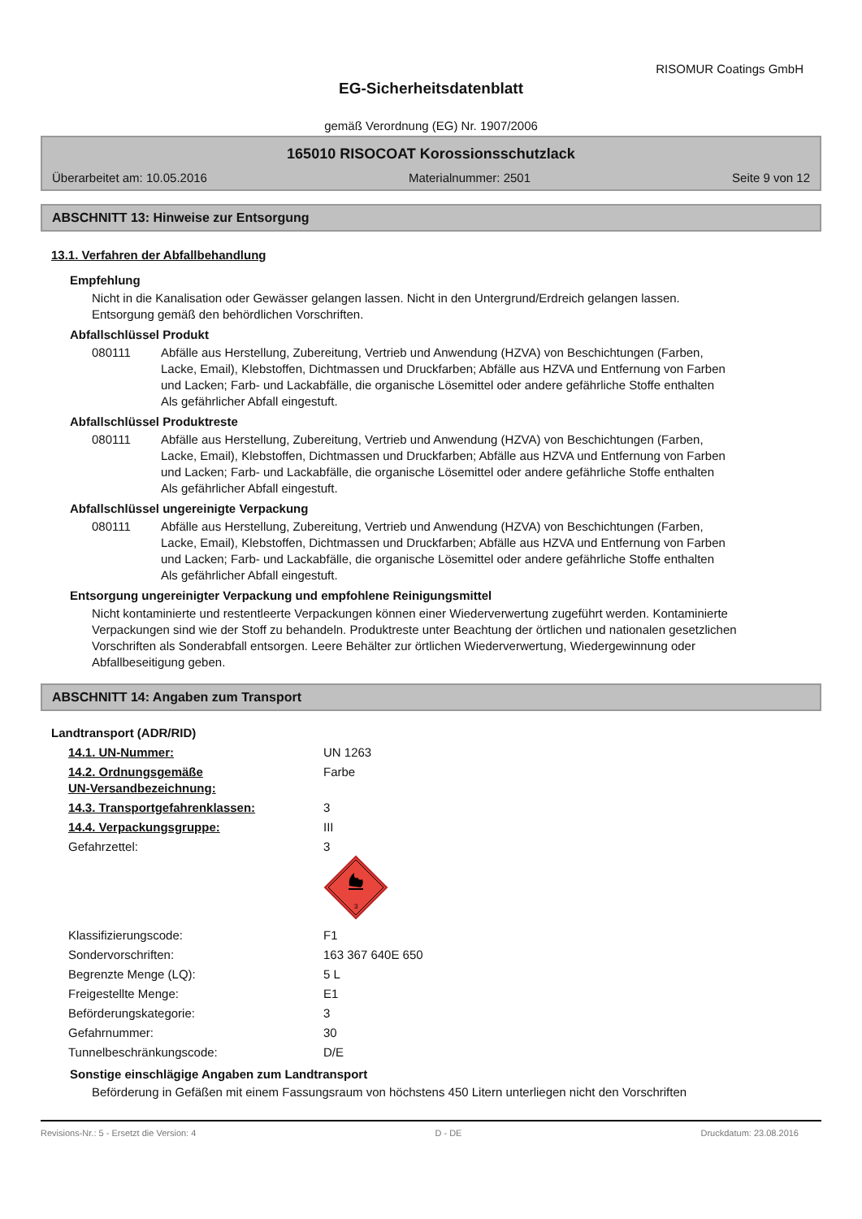RISOMUR Coatings GmbH
EG-Sicherheitsdatenblatt
gemäß Verordnung (EG) Nr. 1907/2006
165010 RISOCOAT Korossionsschutzlack
Überarbeitet am: 10.05.2016 Materialnummer: 2501 Seite 9 von 12
ABSCHNITT 13: Hinweise zur Entsorgung
13.1. Verfahren der Abfallbehandlung
Empfehlung
Nicht in die Kanalisation oder Gewässer gelangen lassen. Nicht in den Untergrund/Erdreich gelangen lassen. Entsorgung gemäß den behördlichen Vorschriften.
Abfallschlüssel Produkt
080111 Abfälle aus Herstellung, Zubereitung, Vertrieb und Anwendung (HZVA) von Beschichtungen (Farben, Lacke, Email), Klebstoffen, Dichtmassen und Druckfarben; Abfälle aus HZVA und Entfernung von Farben und Lacken; Farb- und Lackabfälle, die organische Lösemittel oder andere gefährliche Stoffe enthalten
Als gefährlicher Abfall eingestuft.
Abfallschlüssel Produktreste
080111 Abfälle aus Herstellung, Zubereitung, Vertrieb und Anwendung (HZVA) von Beschichtungen (Farben, Lacke, Email), Klebstoffen, Dichtmassen und Druckfarben; Abfälle aus HZVA und Entfernung von Farben und Lacken; Farb- und Lackabfälle, die organische Lösemittel oder andere gefährliche Stoffe enthalten
Als gefährlicher Abfall eingestuft.
Abfallschlüssel ungereinigte Verpackung
080111 Abfälle aus Herstellung, Zubereitung, Vertrieb und Anwendung (HZVA) von Beschichtungen (Farben, Lacke, Email), Klebstoffen, Dichtmassen und Druckfarben; Abfälle aus HZVA und Entfernung von Farben und Lacken; Farb- und Lackabfälle, die organische Lösemittel oder andere gefährliche Stoffe enthalten
Als gefährlicher Abfall eingestuft.
Entsorgung ungereinigter Verpackung und empfohlene Reinigungsmittel
Nicht kontaminierte und restentleerte Verpackungen können einer Wiederverwertung zugeführt werden. Kontaminierte Verpackungen sind wie der Stoff zu behandeln. Produktreste unter Beachtung der örtlichen und nationalen gesetzlichen Vorschriften als Sonderabfall entsorgen. Leere Behälter zur örtlichen Wiederverwertung, Wiedergewinnung oder Abfallbeseitigung geben.
ABSCHNITT 14: Angaben zum Transport
Landtransport (ADR/RID)
| 14.1. UN-Nummer: | UN 1263 |
| 14.2. Ordnungsgemäße UN-Versandbezeichnung: | Farbe |
| 14.3. Transportgefahrenklassen: | 3 |
| 14.4. Verpackungsgruppe: | III |
| Gefahrzettel: | 3 3 |
| Klassifizierungscode: | F1 |
| Sondervorschriften: | 163 367 640E 650 |
| Begrenzte Menge (LQ): | 5 L |
| Freigestellte Menge: | E1 |
| Beförderungskategorie: | 3 |
| Gefahrnummer: | 30 |
| Tunnelbeschränkungscode: | D/E |
Sonstige einschlägige Angaben zum Landtransport
Beförderung in Gefäßen mit einem Fassungsraum von höchstens 450 Litern unterliegen nicht den Vorschriften
Revisions-Nr.: 5 - Ersetzt die Version: 4 D - DE Druckdatum: 23.08.2016